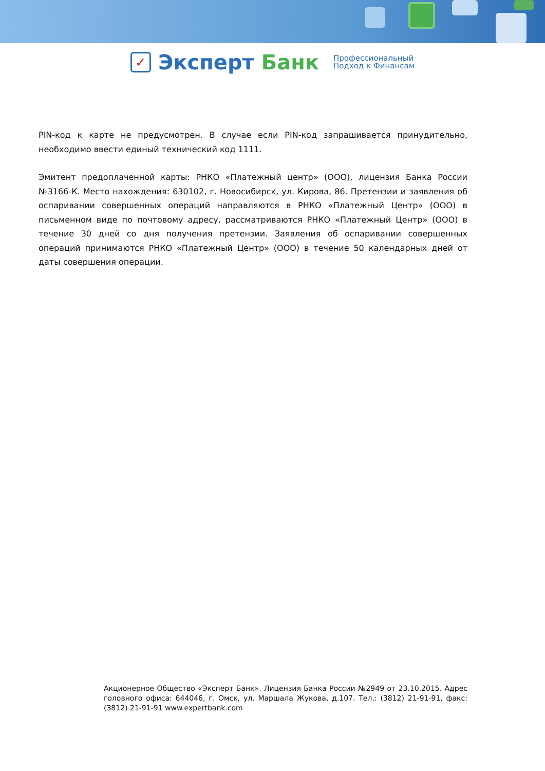✓
Эксперт Банк
Профессиональный
Подход к Финансам
PIN-код к карте не предусмотрен. В случае если PIN-код запрашивается принудительно, необходимо ввести единый технический код 1111.
Эмитент предоплаченной карты: РНКО «Платежный центр» (ООО), лицензия Банка России №3166-К. Место нахождения: 630102, г. Новосибирск, ул. Кирова, 86. Претензии и заявления об оспаривании совершенных операций направляются в РНКО «Платежный Центр» (ООО) в письменном виде по почтовому адресу, рассматриваются РНКО «Платежный Центр» (ООО) в течение 30 дней со дня получения претензии. Заявления об оспаривании совершенных операций принимаются РНКО «Платежный Центр» (ООО) в течение 50 календарных дней от даты совершения операции.
Акционерное Общество «Эксперт Банк». Лицензия Банка России №2949 от 23.10.2015. Адрес головного офиса: 644046, г. Омск, ул. Маршала Жукова, д.107. Тел.: (3812) 21-91-91, факс: (3812) 21-91-91 www.expertbank.com